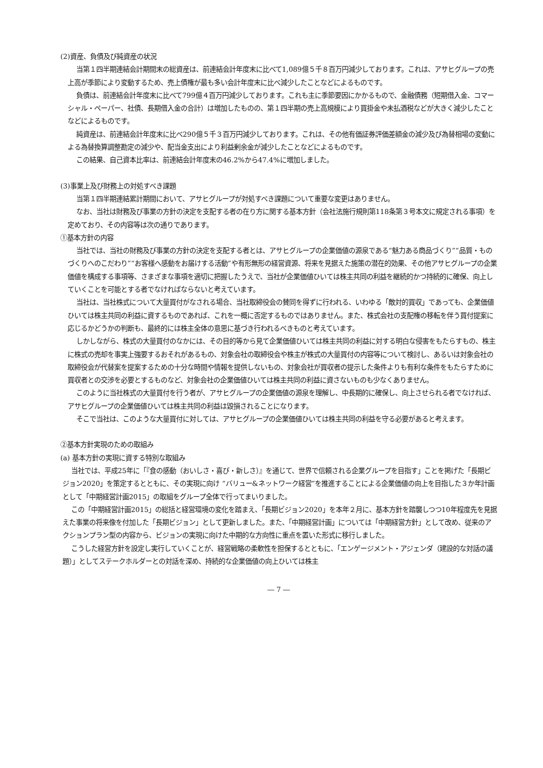(2)資産、負債及び純資産の状況
当第１四半期連結会計期間末の総資産は、前連結会計年度末に比べて1,089億５千８百万円減少しております。これは、アサヒグループの売上高が季節により変動するため、売上債権が最も多い会計年度末に比べ減少したことなどによるものです。
負債は、前連結会計年度末に比べて799億４百万円減少しております。これも主に季節要因にかかるもので、金融債務（短期借入金、コマーシャル・ペーパー、社債、長期借入金の合計）は増加したものの、第１四半期の売上高規模により買掛金や未払酒税などが大きく減少したことなどによるものです。
純資産は、前連結会計年度末に比べ290億５千３百万円減少しております。これは、その他有価証券評価差額金の減少及び為替相場の変動による為替換算調整勘定の減少や、配当金支出により利益剰余金が減少したことなどによるものです。
この結果、自己資本比率は、前連結会計年度末の46.2%から47.4%に増加しました。
(3)事業上及び財務上の対処すべき課題
当第１四半期連結累計期間において、アサヒグループが対処すべき課題について重要な変更はありません。
なお、当社は財務及び事業の方針の決定を支配する者の在り方に関する基本方針（会社法施行規則第118条第３号本文に規定される事項）を定めており、その内容等は次の通りであります。
①基本方針の内容
当社では、当社の財務及び事業の方針の決定を支配する者とは、アサヒグループの企業価値の源泉である“魅力ある商品づくり”“品質・ものづくりへのこだわり”“お客様へ感動をお届けする活動”や有形無形の経営資源、将来を見据えた施策の潜在的効果、その他アサヒグループの企業価値を構成する事項等、さまざまな事項を適切に把握したうえで、当社が企業価値ひいては株主共同の利益を継続的かつ持続的に確保、向上していくことを可能とする者でなければならないと考えています。
当社は、当社株式について大量買付がなされる場合、当社取締役会の賛同を得ずに行われる、いわゆる「敵対的買収」であっても、企業価値ひいては株主共同の利益に資するものであれば、これを一概に否定するものではありません。また、株式会社の支配権の移転を伴う買付提案に応じるかどうかの判断も、最終的には株主全体の意思に基づき行われるべきものと考えています。
しかしながら、株式の大量買付のなかには、その目的等から見て企業価値ひいては株主共同の利益に対する明白な侵害をもたらすもの、株主に株式の売却を事実上強要するおそれがあるもの、対象会社の取締役会や株主が株式の大量買付の内容等について検討し、あるいは対象会社の取締役会が代替案を提案するための十分な時間や情報を提供しないもの、対象会社が買収者の提示した条件よりも有利な条件をもたらすために買収者との交渉を必要とするものなど、対象会社の企業価値ひいては株主共同の利益に資さないものも少なくありません。
このように当社株式の大量買付を行う者が、アサヒグループの企業価値の源泉を理解し、中長期的に確保し、向上させられる者でなければ、アサヒグループの企業価値ひいては株主共同の利益は毀損されることになります。
そこで当社は、このような大量買付に対しては、アサヒグループの企業価値ひいては株主共同の利益を守る必要があると考えます。
②基本方針実現のための取組み
(a) 基本方針の実現に資する特別な取組み
当社では、平成25年に「『食の感動（おいしさ・喜び・新しさ）』を通じて、世界で信頼される企業グループを目指す」ことを掲げた「長期ビジョン2020」を策定するとともに、その実現に向け “バリュー&ネットワーク経営”を推進することによる企業価値の向上を目指した３か年計画として「中期経営計画2015」の取組をグループ全体で行ってまいりました。
この「中期経営計画2015」の総括と経営環境の変化を踏まえ、「長期ビジョン2020」を本年２月に、基本方針を踏襲しつつ10年程度先を見据えた事業の将来像を付加した「長期ビジョン」として更新しました。また、「中期経営計画」については「中期経営方針」として改め、従来のアクションプラン型の内容から、ビジョンの実現に向けた中期的な方向性に重点を置いた形式に移行しました。
こうした経営方針を設定し実行していくことが、経営戦略の柔軟性を担保するとともに、「エンゲージメント・アジェンダ（建設的な対話の議題）」としてステークホルダーとの対話を深め、持続的な企業価値の向上ひいては株主
― 7 ―